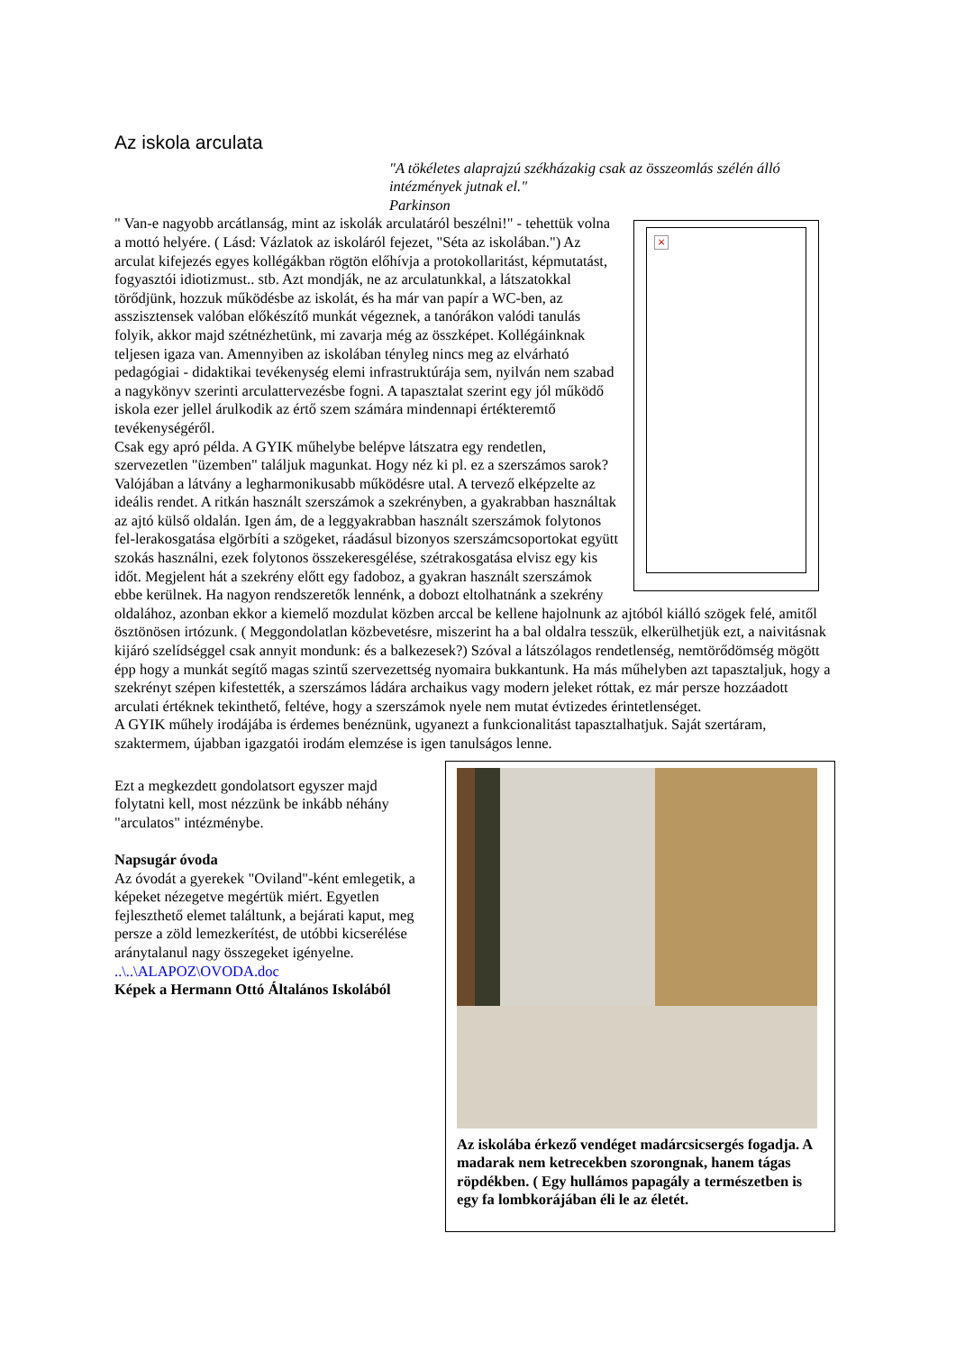Az iskola arculata
"A tökéletes alaprajzú székházakig csak az összeomlás szélén álló intézmények jutnak el."
Parkinson
×
" Van-e nagyobb arcátlanság, mint az iskolák arculatáról beszélni!" - tehettük volna a mottó helyére. ( Lásd: Vázlatok az iskoláról fejezet, "Séta az iskolában.") Az arculat kifejezés egyes kollégákban rögtön előhívja a protokollaritást, képmutatást, fogyasztói idiotizmust.. stb. Azt mondják, ne az arculatunkkal, a látszatokkal törődjünk, hozzuk működésbe az iskolát, és ha már van papír a WC-ben, az asszisztensek valóban előkészítő munkát végeznek, a tanórákon valódi tanulás folyik, akkor majd szétnézhetünk, mi zavarja még az összképet. Kollégáinknak teljesen igaza van. Amennyiben az iskolában tényleg nincs meg az elvárható pedagógiai - didaktikai tevékenység elemi infrastruktúrája sem, nyilván nem szabad a nagykönyv szerinti arculattervezésbe fogni. A tapasztalat szerint egy jól működő iskola ezer jellel árulkodik az értő szem számára mindennapi értékteremtő tevékenységéről.
Csak egy apró példa. A GYIK műhelybe belépve látszatra egy rendetlen, szervezetlen "üzemben" találjuk magunkat. Hogy néz ki pl. ez a szerszámos sarok? Valójában a látvány a legharmonikusabb működésre utal. A tervező elképzelte az ideális rendet. A ritkán használt szerszámok a szekrényben, a gyakrabban használtak az ajtó külső oldalán. Igen ám, de a leggyakrabban használt szerszámok folytonos fel-lerakosgatása elgörbíti a szögeket, ráadásul bizonyos szerszámcsoportokat együtt szokás használni, ezek folytonos összekeresgélése, szétrakosgatása elvisz egy kis időt. Megjelent hát a szekrény előtt egy fadoboz, a gyakran használt szerszámok ebbe kerülnek. Ha nagyon rendszeretők lennénk, a dobozt eltolhatnánk a szekrény oldalához, azonban ekkor a kiemelő mozdulat közben arccal be kellene hajolnunk az ajtóból kiálló szögek felé, amitől ösztönösen irtózunk. ( Meggondolatlan közbevetésre, miszerint ha a bal oldalra tesszük, elkerülhetjük ezt, a naivitásnak kijáró szelídséggel csak annyit mondunk: és a balkezesek?) Szóval a látszólagos rendetlenség, nemtörődömség mögött épp hogy a munkát segítő magas szintű szervezettség nyomaira bukkantunk. Ha más műhelyben azt tapasztaljuk, hogy a szekrényt szépen kifestették, a szerszámos ládára archaikus vagy modern jeleket róttak, ez már persze hozzáadott arculati értéknek tekinthető, feltéve, hogy a szerszámok nyele nem mutat évtizedes érintetlenséget.
A GYIK műhely irodájába is érdemes benéznünk, ugyanezt a funkcionalitást tapasztalhatjuk. Saját szertáram, szaktermem, újabban igazgatói irodám elemzése is igen tanulságos lenne.
Ezt a megkezdett gondolatsort egyszer majd folytatni kell, most nézzünk be inkább néhány "arculatos" intézménybe.
Napsugár óvoda
Az óvodát a gyerekek "Oviland"-ként emlegetik, a képeket nézegetve megértük miért. Egyetlen fejleszthető elemet találtunk, a bejárati kaput, meg persze a zöld lemezkerítést, de utóbbi kicserélése aránytalanul nagy összegeket igényelne.
..\..\ALAPOZ\OVODA.doc
Képek a Hermann Ottó Általános Iskolából
Az iskolába érkező vendéget madárcsicsergés fogadja. A madarak nem ketrecekben szorongnak, hanem tágas röpdékben. ( Egy hullámos papagály a természetben is egy fa lombkorájában éli le az életét.